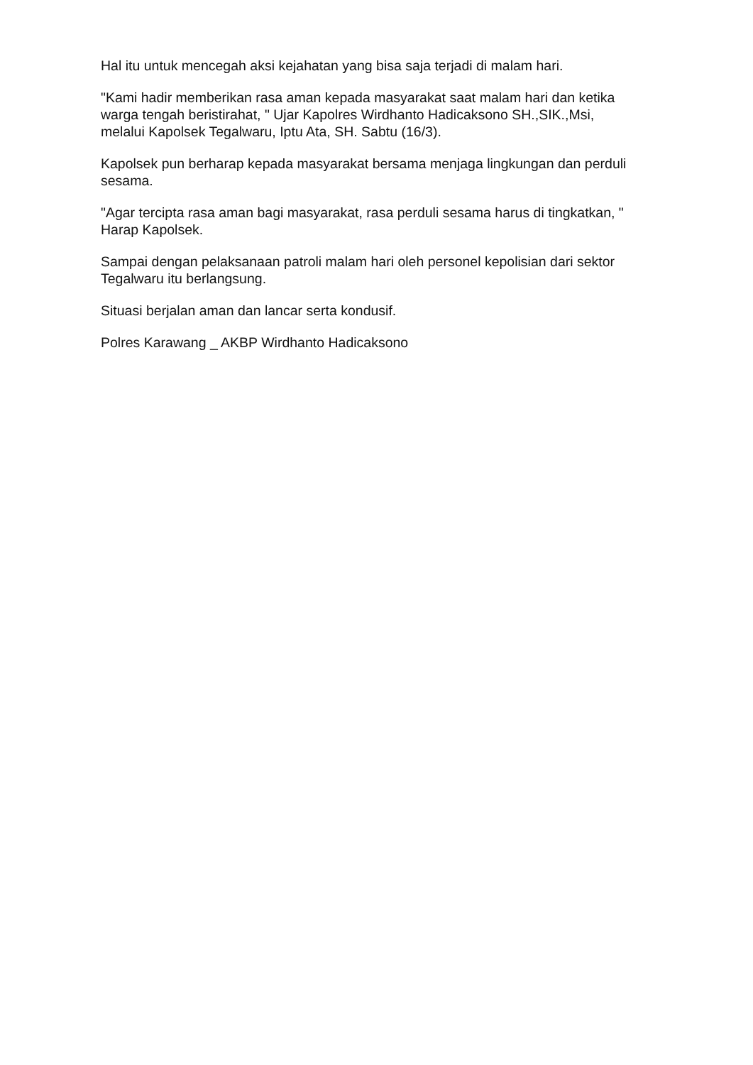Hal itu untuk mencegah aksi kejahatan yang bisa saja terjadi di malam hari.
"Kami hadir memberikan rasa aman kepada masyarakat saat malam hari dan ketika warga tengah beristirahat, " Ujar Kapolres Wirdhanto Hadicaksono SH.,SIK.,Msi, melalui Kapolsek Tegalwaru, Iptu Ata, SH. Sabtu (16/3).
Kapolsek pun berharap kepada masyarakat bersama menjaga lingkungan dan perduli sesama.
"Agar tercipta rasa aman bagi masyarakat, rasa perduli sesama harus di tingkatkan, " Harap Kapolsek.
Sampai dengan pelaksanaan patroli malam hari oleh personel kepolisian dari sektor Tegalwaru itu berlangsung.
Situasi berjalan aman dan lancar serta kondusif.
Polres Karawang _ AKBP Wirdhanto Hadicaksono